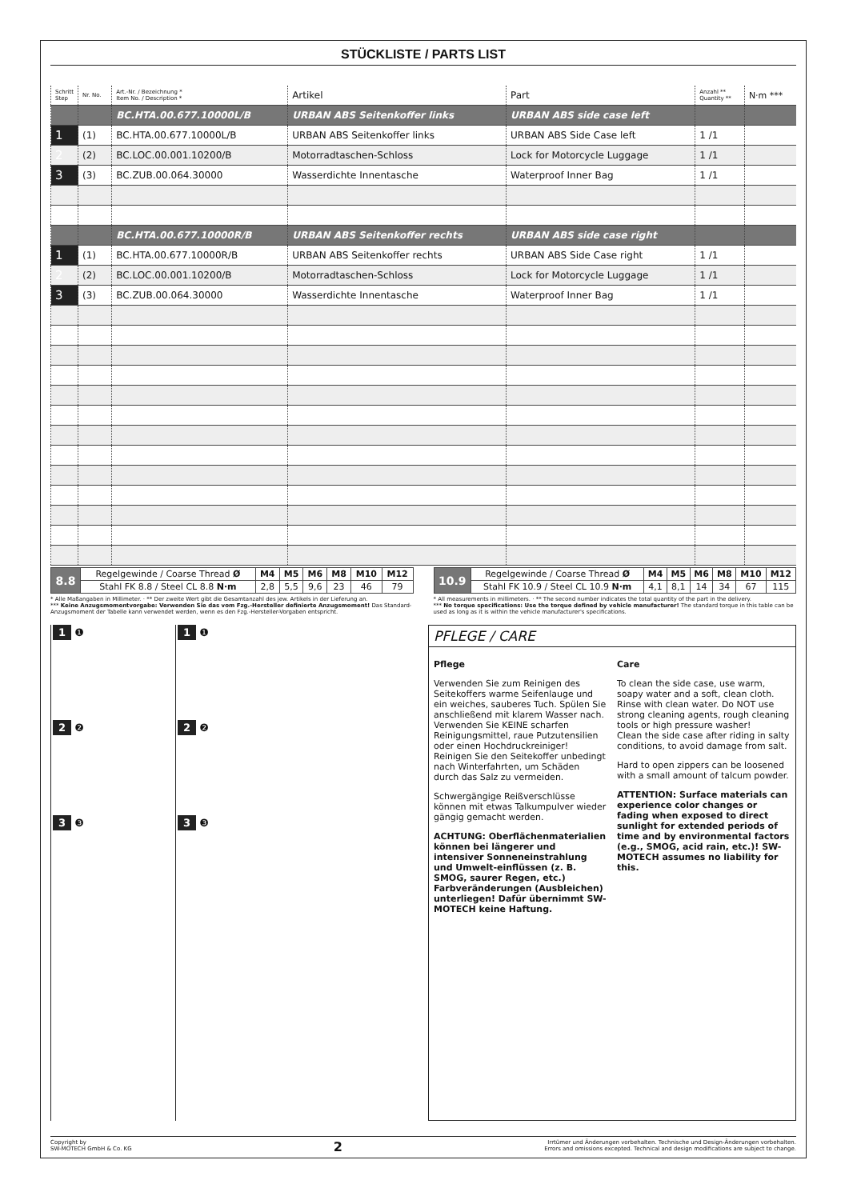STÜCKLISTE / PARTS LIST
| Schritt Step | Nr. No. | Art.-Nr. / Bezeichnung * Item No. / Description * | Artikel | Part | Anzahl ** Quantity ** | N·m *** |
| --- | --- | --- | --- | --- | --- | --- |
| | | BC.HTA.00.677.10000L/B | URBAN ABS Seitenkoffer links | URBAN ABS side case left | | |
| 1 | (1) | BC.HTA.00.677.10000L/B | URBAN ABS Seitenkoffer links | URBAN ABS Side Case left | 1 /1 | |
| 2 | (2) | BC.LOC.00.001.10200/B | Motorradtaschen-Schloss | Lock for Motorcycle Luggage | 1 /1 | |
| 3 | (3) | BC.ZUB.00.064.30000 | Wasserdichte Innentasche | Waterproof Inner Bag | 1 /1 | |
| | | BC.HTA.00.677.10000R/B | URBAN ABS Seitenkoffer rechts | URBAN ABS side case right | | |
| 1 | (1) | BC.HTA.00.677.10000R/B | URBAN ABS Seitenkoffer rechts | URBAN ABS Side Case right | 1 /1 | |
| 2 | (2) | BC.LOC.00.001.10200/B | Motorradtaschen-Schloss | Lock for Motorcycle Luggage | 1 /1 | |
| 3 | (3) | BC.ZUB.00.064.30000 | Wasserdichte Innentasche | Waterproof Inner Bag | 1 /1 | |
| 8.8 | Regelgewinde / Coarse Thread Ø | M4 | M5 | M6 | M8 | M10 | M12 |
| | Stahl FK 8.8 / Steel CL 8.8 N·m | 2,8 | 5,5 | 9,6 | 23 | 46 | 79 |
| 10.9 | Regelgewinde / Coarse Thread Ø | M4 | M5 | M6 | M8 | M10 | M12 |
| | Stahl FK 10.9 / Steel CL 10.9 N·m | 4,1 | 8,1 | 14 | 34 | 67 | 115 |
* Alle Maßangaben in Millimeter. · ** Der zweite Wert gibt die Gesamtanzahl des jew. Artikels in der Lieferung an.
*** Keine Anzugsmomentvorgabe: Verwenden Sie das vom Fzg.-Hersteller definierte Anzugsmoment! Das Standard-Anzugsmoment der Tabelle kann verwendet werden, wenn es den Fzg.-Hersteller-Vorgaben entspricht.
* All measurements in millimeters. · ** The second number indicates the total quantity of the part in the delivery.
*** No torque specifications: Use the torque defined by vehicle manufacturer! The standard torque in this table can be used as long as it is within the vehicle manufacturer's specifications.
1 ❶
2 ❷
3 ❸
1 ❶
2 ❷
3 ❸
PFLEGE / CARE
Pflege
Verwenden Sie zum Reinigen des Seitekoffers warme Seifenlauge und ein weiches, sauberes Tuch. Spülen Sie anschließend mit klarem Wasser nach. Verwenden Sie KEINE scharfen Reinigungsmittel, raue Putzutensilien oder einen Hochdruckreiniger!
Reinigen Sie den Seitekoffer unbedingt nach Winterfahrten, um Schäden durch das Salz zu vermeiden.
Schwergängige Reißverschlüsse können mit etwas Talkumpulver wieder gängig gemacht werden.
ACHTUNG: Oberflächenmaterialien können bei längerer und intensiver Sonneneinstrahlung und Umwelt-einflüssen (z. B. SMOG, saurer Regen, etc.) Farbveränderungen (Ausbleichen) unterliegen! Dafür übernimmt SW-MOTECH keine Haftung.
Care
To clean the side case, use warm, soapy water and a soft, clean cloth. Rinse with clean water. Do NOT use strong cleaning agents, rough cleaning tools or high pressure washer!
Clean the side case after riding in salty conditions, to avoid damage from salt.
Hard to open zippers can be loosened with a small amount of talcum powder.
ATTENTION: Surface materials can experience color changes or fading when exposed to direct sunlight for extended periods of time and by environmental factors (e.g., SMOG, acid rain, etc.)! SW-MOTECH assumes no liability for this.
Copyright by
SW-MOTECH GmbH & Co. KG
2
Irrtümer und Änderungen vorbehalten. Technische und Design-Änderungen vorbehalten.
Errors and omissions excepted. Technical and design modifications are subject to change.